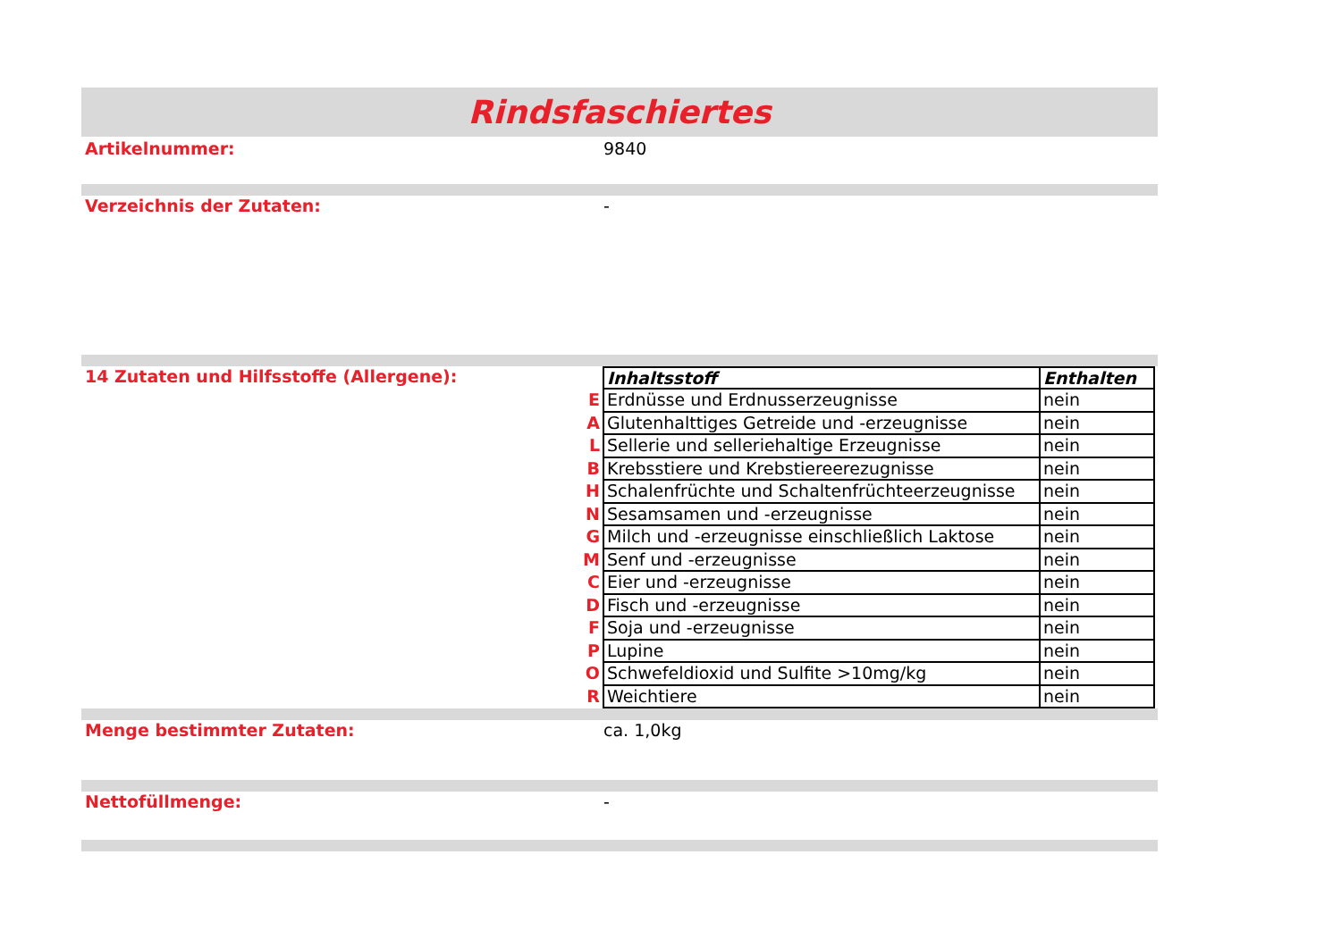Rindsfaschiertes
Artikelnummer: 9840
Verzeichnis der Zutaten: -
14 Zutaten und Hilfsstoffe (Allergene):
| | Inhaltsstoff | Enthalten |
| E | Erdnüsse und Erdnusserzeugnisse | nein |
| A | Glutenhalttiges Getreide und -erzeugnisse | nein |
| L | Sellerie und selleriehaltige Erzeugnisse | nein |
| B | Krebsstiere und Krebstiereerezugnisse | nein |
| H | Schalenfrüchte und Schaltenfrüchteerzeugnisse | nein |
| N | Sesamsamen und -erzeugnisse | nein |
| G | Milch und -erzeugnisse einschließlich Laktose | nein |
| M | Senf und -erzeugnisse | nein |
| C | Eier und -erzeugnisse | nein |
| D | Fisch und -erzeugnisse | nein |
| F | Soja und -erzeugnisse | nein |
| P | Lupine | nein |
| O | Schwefeldioxid und Sulfite >10mg/kg | nein |
| R | Weichtiere | nein |
Menge bestimmter Zutaten: ca. 1,0kg
Nettofüllmenge: -